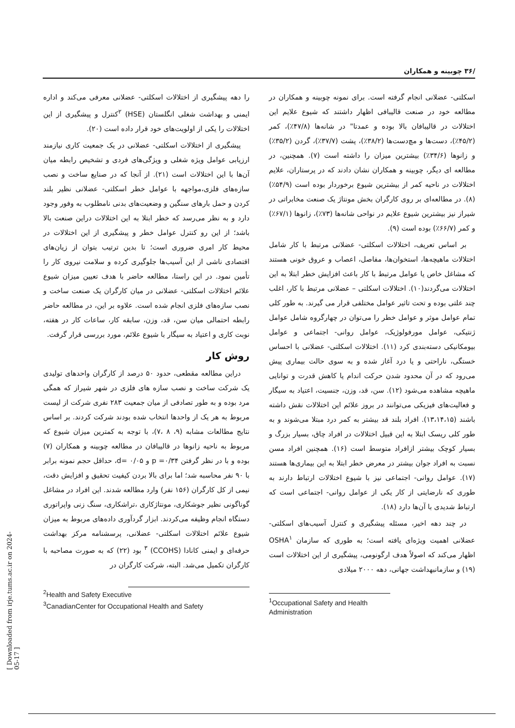/۳۶ چوبینه و همکاران
اسکلتی- عضلانی انجام گرفته است. برای نمونه چوبینه و همکاران در مطالعه خود در صنعت قالیبافی اظهار داشتند که شیوع علایم این اختلالات در قالیبافان بالا بوده و عمدتا" در شانه‌ها (۴۷/۸٪)، کمر (۴۵/۲٪)، دست‌ها و مچ‌دست‌ها (۳۸/۲٪)، پشت (۳۷/۷٪)، گردن (۳۵/۲٪) و زانوها (۳۴/۶٪) بیشترین میزان را داشته است (۷). همچنین، در مطالعه ای دیگر، چوبینه و همکاران نشان دادند که در پرستاران، علایم اختلالات در ناحیه کمر از بیشترین شیوع برخوردار بوده است (۵۴/۹٪) (۸). در مطالعه‌ای بر روی کارگران بخش مونتاژ یک صنعت مخابراتی در شیراز نیز بیشترین شیوع علایم در نواحی شانه‌ها (۷۳٪)، زانوها (۶۷/۱٪) و کمر (۶۶/۷٪) بوده است (۹).
بر اساس تعریف، اختلالات اسکلتی- عضلانی مرتبط با کار شامل اختلالات ماهیچه‌ها، استخوان‌ها، مفاصل، اعصاب و عروق خونی هستند که مشاغل خاص یا عوامل مرتبط با کار باعث افزایش خطر ابتلا به این اختلالات می‌گردند(۱۰). اختلالات اسکلتی – عضلانی مرتبط با کار، اغلب چند علتی بوده و تحت تاثیر عوامل مختلفی قرار می گیرند. به طور کلی تمام عوامل موثر و عوامل خطر را می‌توان در چهارگروه شامل عوامل ژنتیکی، عوامل مورفولوژیک، عوامل روانی- اجتماعی و عوامل بیومکانیکی دسته‌بندی کرد (۱۱). اختلالات اسکلتی- عضلانی با احساس خستگی، ناراحتی و یا درد آغاز شده و به سوی حالت بیماری پیش می‌رود که در آن محدود شدن حرکت اندام یا کاهش قدرت و توانایی ماهیچه مشاهده می‌شود (۱۲). سن، قد، وزن، جنسیت، اعتیاد به سیگار و فعالیت‌های فیزیکی می‌توانند در بروز علائم این اختلالات نقش داشته باشند (۱۳،۱۴،۱۵). افراد بلند قد بیشتر به کمر درد مبتلا می‌شوند و به طور کلی ریسک ابتلا به این قبیل اختلالات در افراد چاق، بسیار بزرگ و بسیار کوچک بیشتر ازافراد متوسط است (۱۶). همچنین افراد مسن نسبت به افراد جوان بیشتر در معرض خطر ابتلا به این بیماری‌ها هستند (۱۷). عوامل روانی- اجتماعی نیز با شیوع اختلالات ارتباط دارند به طوری که نارضایتی از کار یکی از عوامل روانی- اجتماعی است که ارتباط شدیدی با آن‌ها دارد (۱۸).
در چند دهه اخیر، مسئله پیشگیری و کنترل آسیب‌های اسکلتی- عضلانی اهمیت ویژه‌ای یافته است؛ به طوری که سازمان OSHA<sup>۱</sup> اظهار می‌کند که اصولاً هدف ارگونومی، پیشگیری از این اختلالات است (۱۹) و سازمانبهداشت جهانی، دهه ۲۰۰۰ میلادی
<sup>1</sup> Occupational Safety and Health Administration
را دهه پیشگیری از اختلالات اسکلتی- عضلانی معرفی می‌کند و اداره ایمنی و بهداشت شغلی انگلستان (HSE) <sup>۲</sup>کنترل و پیشگیری از این اختلالات را یکی از اولویت‌های خود قرار داده است (۲۰).
پیشگیری از اختلالات اسکلتی- عضلانی در یک جمعیت کاری نیازمند ارزیابی عوامل ویژه شغلی و ویژگی‌های فردی و تشخیص رابطه میان آن‌ها با این اختلالات است (۲۱). از آنجا که در صنایع ساخت و نصب سازه‌های فلزی،مواجهه با عوامل خطر اسکلتی- عضلانی نظیر بلند کردن و حمل بارهای سنگین و وضعیت‌های بدنی نامطلوب به وفور وجود دارد و به نظر می‌رسد که خطر ابتلا به این اختلالات دراین صنعت بالا باشد؛ از این رو کنترل عوامل خطر و پیشگیری از این اختلالات در محیط کار امری ضروری است؛ تا بدین ترتیب بتوان از زیان‌های اقتصادی ناشی از این آسیب‌ها جلوگیری کرده و سلامت نیروی کار را تأمین نمود. در این راستا، مطالعه حاضر با هدف تعیین میزان شیوع علائم اختلالات اسکلتی- عضلانی در میان کارگران یک صنعت ساخت و نصب سازه‌های فلزی انجام شده است. علاوه بر این، در مطالعه حاضر رابطه احتمالی میان سن، قد، وزن، سابقه کار، ساعات کار در هفته، نوبت کاری و اعتیاد به سیگار با شیوع علائم، مورد بررسی قرار گرفت.
روش کار
دراین مطالعه مقطعی، حدود ۵۰ درصد از کارگران واحدهای تولیدی یک شرکت ساخت و نصب سازه های فلزی در شهر شیراز که همگی مرد بوده و به طور تصادفی از میان جمعیت ۲۸۳ نفری شرکت از لیست مربوط به هر یک از واحدها انتخاب شده بودند شرکت کردند. بر اساس نتایج مطالعات مشابه (۹، ۸ ،۷)، با توجه به کمترین میزان شیوع که مربوط به ناحیه زانوها در قالیبافان در مطالعه چوبینه و همکاران (۷) بوده و با در نظر گرفتن p =۰/۳۴ و d= ۰/۰۵، حداقل حجم نمونه برابر با ۹۰ نفر محاسبه شد؛ اما برای بالا بردن کیفیت تحقیق و افزایش دقت، نیمی از کل کارگران (۱۵۶ نفر) وارد مطالعه شدند. این افراد در مشاغل گوناگونی نظیر جوشکاری، مونتاژکاری ،تراشکاری، سنگ زنی واپراتوری دستگاه انجام وظیفه می‌کردند. ابزار گردآوری داده‌های مربوط به میزان شیوع علائم اختلالات اسکلتی- عضلانی، پرسشنامه مرکز بهداشت حرفه‌ای و ایمنی کانادا (CCOHS) <sup>۳</sup> بود (۲۲) که به صورت مصاحبه با کارگران تکمیل می‌شد. البته، شرکت کارگران در
<sup>2</sup> Health and Safety Executive
<sup>3</sup> CanadianCenter for Occupational Health and Safety
[ Downloaded from irje.tums.ac.ir on 2024-05-17 ]